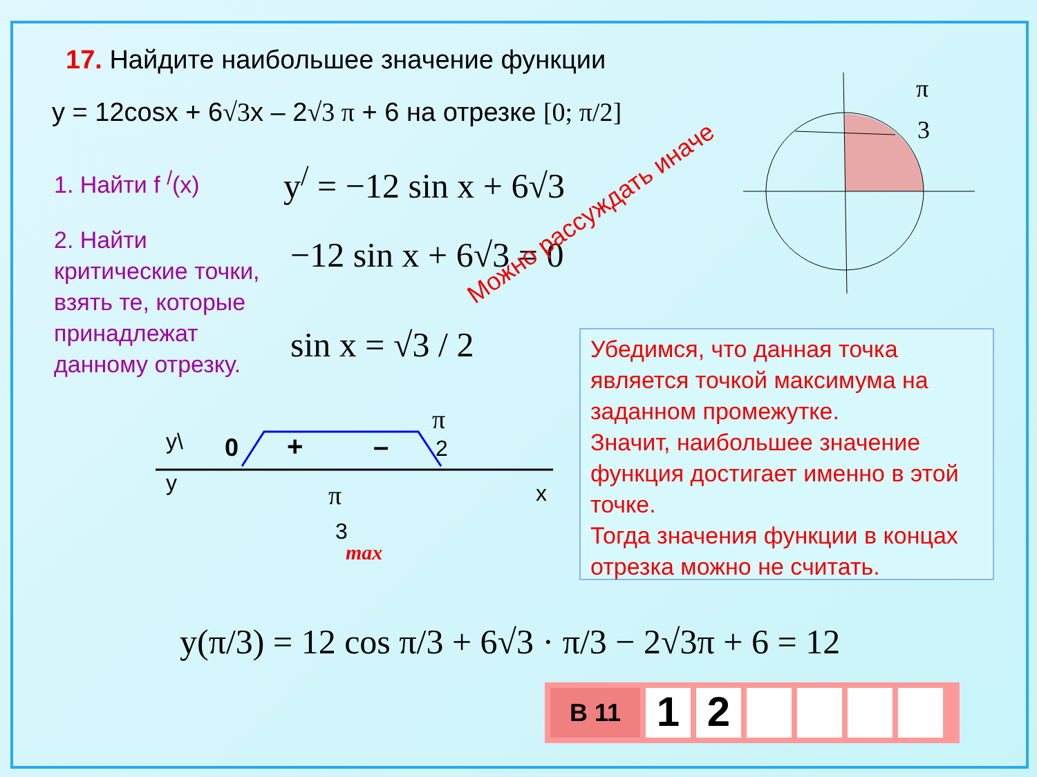17. Найдите наибольшее значение функции
y = 12cosx + 6√3x – 2√3 π + 6 на отрезке [0; π/2]
1. Найти f <sup>/</sup>(x) y<sup>/</sup> = −12 sin x + 6√3
2. Найти
критические точки,
взять те, которые
принадлежат
данному отрезку.
−12 sin x + 6√3 = 0
sin x = √3 / 2
Можно рассуждать иначе
π
3
y\
y
0
+
–
π
2
π
3
max
x
Убедимся, что данная точка является точкой максимума на заданном промежутке.
Значит, наибольшее значение функция достигает именно в этой точке.
Тогда значения функции в концах отрезка можно не считать.
y(π/3) = 12 cos π/3 + 6√3 · π/3 − 2√3π + 6 = 12
В 11
1 2